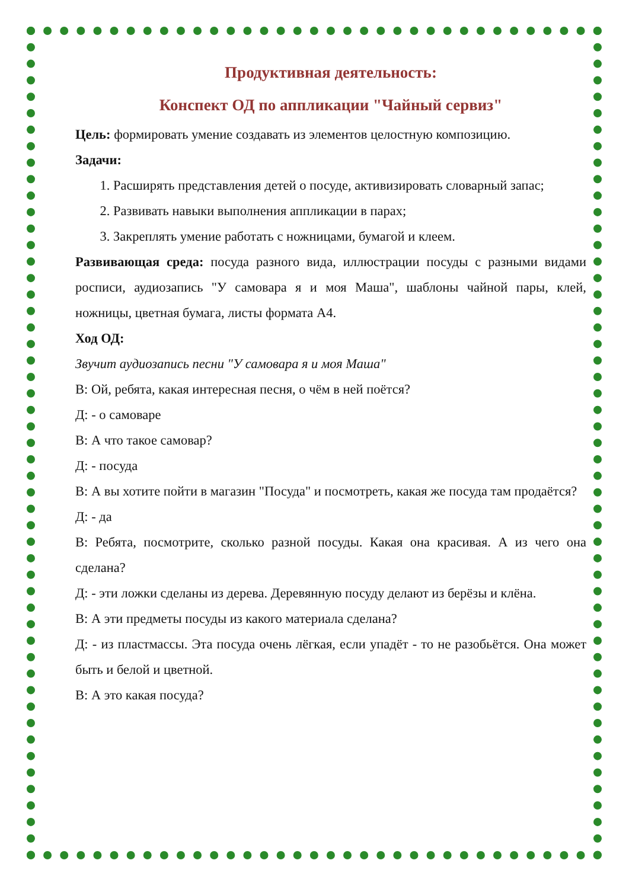Продуктивная деятельность:
Конспект ОД по аппликации "Чайный сервиз"
Цель: формировать умение создавать из элементов целостную композицию.
Задачи:
1. Расширять представления детей о посуде, активизировать словарный запас;
2. Развивать навыки выполнения аппликации в парах;
3. Закреплять умение работать с ножницами, бумагой и клеем.
Развивающая среда: посуда разного вида, иллюстрации посуды с разными видами росписи, аудиозапись "У самовара я и моя Маша", шаблоны чайной пары, клей, ножницы, цветная бумага, листы формата А4.
Ход ОД:
Звучит аудиозапись песни "У самовара я и моя Маша"
В: Ой, ребята, какая интересная песня, о чём в ней поётся?
Д: - о самоваре
В: А что такое самовар?
Д: - посуда
В: А вы хотите пойти в магазин "Посуда" и посмотреть, какая же посуда там продаётся?
Д: - да
В: Ребята, посмотрите, сколько разной посуды. Какая она красивая. А из чего она сделана?
Д: - эти ложки сделаны из дерева. Деревянную посуду делают из берёзы и клёна.
В: А эти предметы посуды из какого материала сделана?
Д: - из пластмассы. Эта посуда очень лёгкая, если упадёт - то не разобьётся. Она может быть и белой и цветной.
В: А это какая посуда?